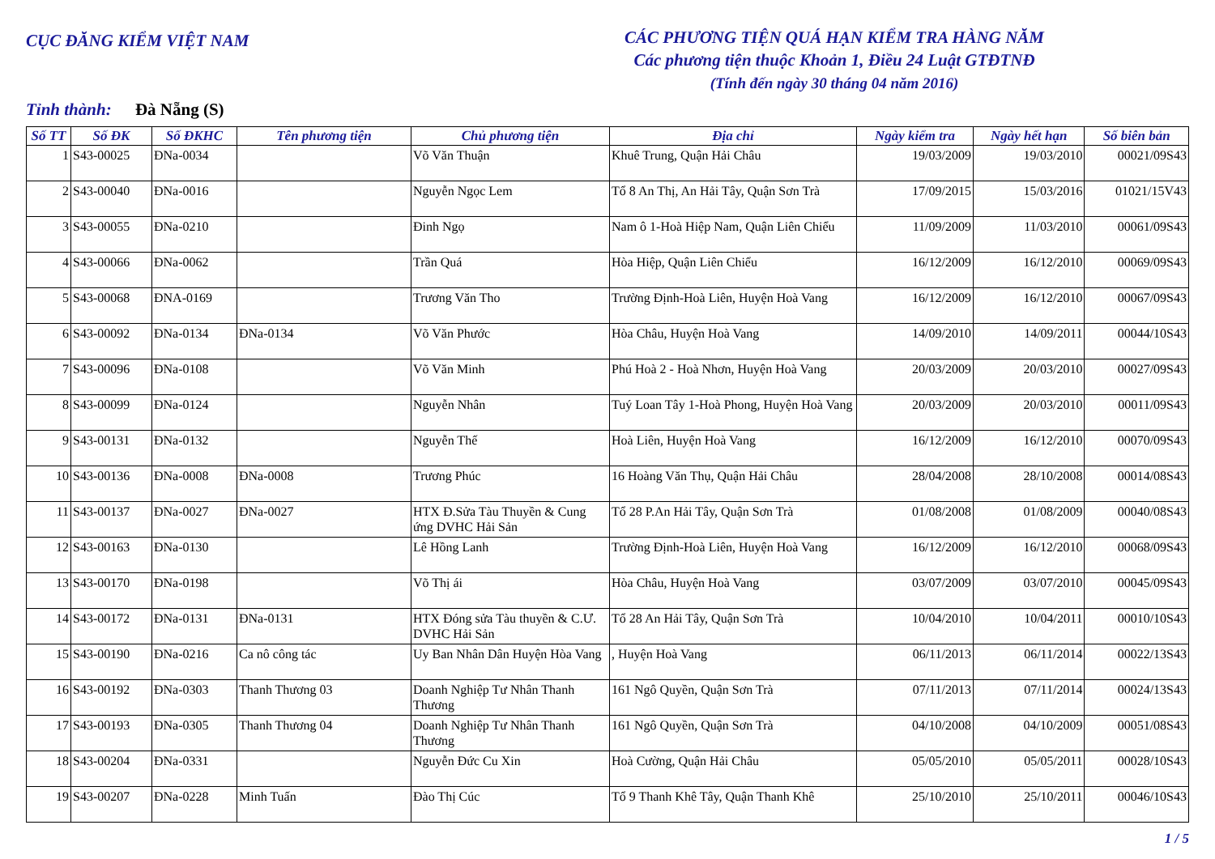CỤC ĐĂNG KIỂM VIỆT NAM
CÁC PHƯƠNG TIỆN QUÁ HẠN KIỂM TRA HÀNG NĂM
Các phương tiện thuộc Khoản 1, Điều 24 Luật GTĐTNĐ
(Tính đến ngày 30 tháng 04 năm 2016)
Tỉnh thành: Đà Nẵng (S)
| Số TT | Số ĐK | Số ĐKHC | Tên phương tiện | Chủ phương tiện | Địa chỉ | Ngày kiểm tra | Ngày hết hạn | Số biên bản |
| --- | --- | --- | --- | --- | --- | --- | --- | --- |
| 1 | S43-00025 | ĐNa-0034 | | Võ Văn Thuận | Khuê Trung, Quận Hải Châu | 19/03/2009 | 19/03/2010 | 00021/09S43 |
| 2 | S43-00040 | ĐNa-0016 | | Nguyễn Ngọc Lem | Tổ 8 An Thị, An Hải Tây, Quận Sơn Trà | 17/09/2015 | 15/03/2016 | 01021/15V43 |
| 3 | S43-00055 | ĐNa-0210 | | Đinh Ngọ | Nam ô 1-Hoà Hiệp Nam, Quận Liên Chiểu | 11/09/2009 | 11/03/2010 | 00061/09S43 |
| 4 | S43-00066 | ĐNa-0062 | | Trần Quá | Hòa Hiệp, Quận Liên Chiểu | 16/12/2009 | 16/12/2010 | 00069/09S43 |
| 5 | S43-00068 | ĐNA-0169 | | Trương Văn Tho | Trường Định-Hoà Liên, Huyện Hoà Vang | 16/12/2009 | 16/12/2010 | 00067/09S43 |
| 6 | S43-00092 | ĐNa-0134 | ĐNa-0134 | Võ Văn Phước | Hòa Châu, Huyện Hoà Vang | 14/09/2010 | 14/09/2011 | 00044/10S43 |
| 7 | S43-00096 | ĐNa-0108 | | Võ Văn Minh | Phú Hoà 2 - Hoà Nhơn, Huyện Hoà Vang | 20/03/2009 | 20/03/2010 | 00027/09S43 |
| 8 | S43-00099 | ĐNa-0124 | | Nguyễn Nhân | Tuý Loan Tây 1-Hoà Phong, Huyện Hoà Vang | 20/03/2009 | 20/03/2010 | 00011/09S43 |
| 9 | S43-00131 | ĐNa-0132 | | Nguyễn Thế | Hoà Liên, Huyện Hoà Vang | 16/12/2009 | 16/12/2010 | 00070/09S43 |
| 10 | S43-00136 | ĐNa-0008 | ĐNa-0008 | Trương Phúc | 16 Hoàng Văn Thụ, Quận Hải Châu | 28/04/2008 | 28/10/2008 | 00014/08S43 |
| 11 | S43-00137 | ĐNa-0027 | ĐNa-0027 | HTX Đ.Sửa Tàu Thuyền & Cung ứng DVHC Hải Sản | Tổ 28 P.An Hải Tây, Quận Sơn Trà | 01/08/2008 | 01/08/2009 | 00040/08S43 |
| 12 | S43-00163 | ĐNa-0130 | | Lê Hồng Lanh | Trường Định-Hoà Liên, Huyện Hoà Vang | 16/12/2009 | 16/12/2010 | 00068/09S43 |
| 13 | S43-00170 | ĐNa-0198 | | Võ Thị ái | Hòa Châu, Huyện Hoà Vang | 03/07/2009 | 03/07/2010 | 00045/09S43 |
| 14 | S43-00172 | ĐNa-0131 | ĐNa-0131 | HTX Đóng sửa Tàu thuyền & C.Ư. DVHC Hải Sản | Tổ 28 An Hải Tây, Quận Sơn Trà | 10/04/2010 | 10/04/2011 | 00010/10S43 |
| 15 | S43-00190 | ĐNa-0216 | Ca nô công tác | Uy Ban Nhân Dân Huyện Hòa Vang | , Huyện Hoà Vang | 06/11/2013 | 06/11/2014 | 00022/13S43 |
| 16 | S43-00192 | ĐNa-0303 | Thanh Thương 03 | Doanh Nghiệp Tư Nhân Thanh Thương | 161 Ngô Quyền, Quận Sơn Trà | 07/11/2013 | 07/11/2014 | 00024/13S43 |
| 17 | S43-00193 | ĐNa-0305 | Thanh Thương 04 | Doanh Nghiệp Tư Nhân Thanh Thương | 161 Ngô Quyền, Quận Sơn Trà | 04/10/2008 | 04/10/2009 | 00051/08S43 |
| 18 | S43-00204 | ĐNa-0331 | | Nguyễn Đức Cu Xin | Hoà Cường, Quận Hải Châu | 05/05/2010 | 05/05/2011 | 00028/10S43 |
| 19 | S43-00207 | ĐNa-0228 | Minh Tuấn | Đào Thị Cúc | Tổ 9 Thanh Khê Tây, Quận Thanh Khê | 25/10/2010 | 25/10/2011 | 00046/10S43 |
1 / 5